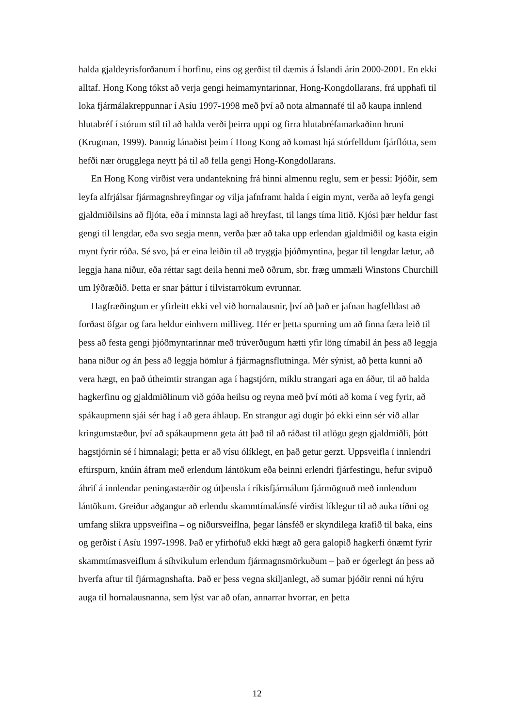halda gjaldeyrisforðanum í horfinu, eins og gerðist til dæmis á Íslandi árin 2000-2001. En ekki alltaf. Hong Kong tókst að verja gengi heimamyntarinnar, Hong-Kongdollarans, frá upphafi til loka fjármálakreppunnar í Asíu 1997-1998 með því að nota almannafé til að kaupa innlend hlutabréf í stórum stíl til að halda verði þeirra uppi og firra hlutabréfamarkaðinn hruni (Krugman, 1999). Þannig lánaðist þeim í Hong Kong að komast hjá stórfelldum fjárflótta, sem hefði nær örugglega neytt þá til að fella gengi Hong-Kongdollarans.
En Hong Kong virðist vera undantekning frá hinni almennu reglu, sem er þessi: Þjóðir, sem leyfa alfrjálsar fjármagnshreyfingar og vilja jafnframt halda í eigin mynt, verða að leyfa gengi gjaldmiðilsins að fljóta, eða í minnsta lagi að hreyfast, til langs tíma litið. Kjósi þær heldur fast gengi til lengdar, eða svo segja menn, verða þær að taka upp erlendan gjaldmiðil og kasta eigin mynt fyrir róða. Sé svo, þá er eina leiðin til að tryggja þjóðmyntina, þegar til lengdar lætur, að leggja hana niður, eða réttar sagt deila henni með öðrum, sbr. fræg ummæli Winstons Churchill um lýðræðið. Þetta er snar þáttur í tilvistarrökum evrunnar.
Hagfræðingum er yfirleitt ekki vel við hornalausnir, því að það er jafnan hagfelldast að forðast öfgar og fara heldur einhvern milliveg. Hér er þetta spurning um að finna færa leið til þess að festa gengi þjóðmyntarinnar með trúverðugum hætti yfir löng tímabil án þess að leggja hana niður og án þess að leggja hömlur á fjármagnsflutninga. Mér sýnist, að þetta kunni að vera hægt, en það útheimtir strangan aga í hagstjórn, miklu strangari aga en áður, til að halda hagkerfinu og gjaldmiðlinum við góða heilsu og reyna með því móti að koma í veg fyrir, að spákaupmenn sjái sér hag í að gera áhlaup. En strangur agi dugir þó ekki einn sér við allar kringumstæður, því að spákaupmenn geta átt það til að ráðast til atlögu gegn gjaldmiðli, þótt hagstjórnin sé í himnalagi; þetta er að vísu ólíklegt, en það getur gerzt. Uppsveifla í innlendri eftirspurn, knúin áfram með erlendum lántökum eða beinni erlendri fjárfestingu, hefur svipuð áhrif á innlendar peningastærðir og útþensla í ríkisfjármálum fjármögnuð með innlendum lántökum. Greiður aðgangur að erlendu skammtímalánsfé virðist líklegur til að auka tíðni og umfang slíkra uppsveiflna – og niðursveiflna, þegar lánsféð er skyndilega krafið til baka, eins og gerðist í Asíu 1997-1998. Það er yfirhöfuð ekki hægt að gera galopið hagkerfi ónæmt fyrir skammtímasveiflum á síhvikulum erlendum fjármagnsmörkuðum – það er ógerlegt án þess að hverfa aftur til fjármagnshafta. Það er þess vegna skiljanlegt, að sumar þjóðir renni nú hýru auga til hornalausnanna, sem lýst var að ofan, annarrar hvorrar, en þetta
12